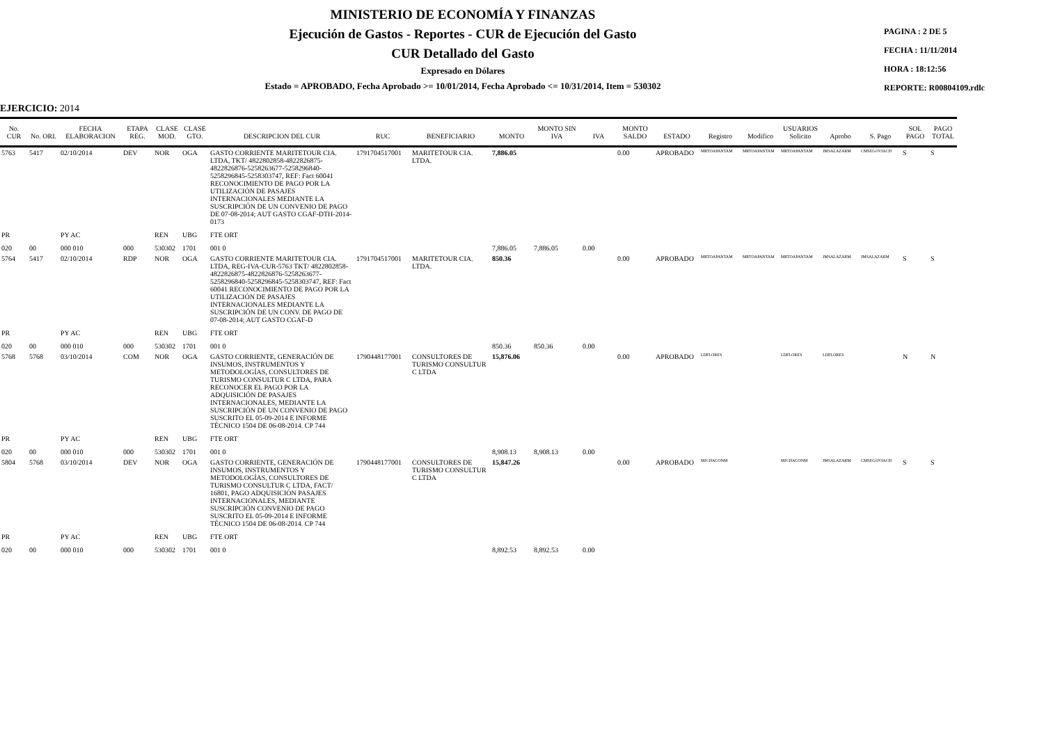MINISTERIO DE ECONOMÍA Y FINANZAS
Ejecución de Gastos - Reportes - CUR de Ejecución del Gasto
CUR Detallado del Gasto
Expresado en Dólares
Estado = APROBADO, Fecha Aprobado >= 10/01/2014, Fecha Aprobado <= 10/31/2014, Item = 530302
PAGINA : 2 DE 5
FECHA : 11/11/2014
HORA : 18:12:56
REPORTE: R00804109.rdlc
EJERCICIO: 2014
| No. CUR | No. ORI. | FECHA ELABORACION | ETAPA REG. | CLASE MOD. | CLASE GTO. | DESCRIPCION DEL CUR | RUC | BENEFICIARIO | MONTO | MONTO SIN IVA | IVA | MONTO SALDO | ESTADO | Registro | Modifico | USUARIOS Solicito | Aprobo | S. Pago | SOL PAGO | PAGO TOTAL |
| --- | --- | --- | --- | --- | --- | --- | --- | --- | --- | --- | --- | --- | --- | --- | --- | --- | --- | --- | --- | --- |
| 5763 | 5417 | 02/10/2014 | DEV | NOR | OGA | GASTO CORRIENTE MARITETOUR CIA. LTDA, TKT/ 4822802858-4822826875-4822826876-5258263677-5258296840-5258296845-5258303747, REF: Fact 60041 RECONOCIMIENTO DE PAGO POR LA UTILIZACIÓN DE PASAJES INTERNACIONALES MEDIANTE LA SUSCRIPCIÓN DE UN CONVENIO DE PAGO DE 07-08-2014; AUT GASTO CGAF-DTH-2014-0173 | 1791704517001 | MARITETOUR CIA. LTDA. | 7,886.05 | | | 0.00 | APROBADO | MRTOAPANTAM | MRTOAPANTAM | MRTOAPANTAM | JMSALAZARM | CMSEGOVIACH | S | S |
| PR | | PY AC | | REN | UBG | FTE ORT | | | | | | | | | | | | | | |
| 020 | 00 | 000 010 | 000 | 530302 | 1701 | 001 0 | | | 7,886.05 | 7,886.05 | 0.00 | | | | | | | | | |
| 5764 | 5417 | 02/10/2014 | RDP | NOR | OGA | GASTO CORRIENTE MARITETOUR CIA. LTDA, REG-IVA-CUR-5763 TKT/ 4822802858-4822826875-4822826876-5258263677-5258296840-5258296845-5258303747, REF: Fact 60041 RECONOCIMIENTO DE PAGO POR LA UTILIZACIÓN DE PASAJES INTERNACIONALES MEDIANTE LA SUSCRIPCIÓN DE UN CONV. DE PAGO DE 07-08-2014; AUT GASTO CGAF-D | 1791704517001 | MARITETOUR CIA. LTDA. | 850.36 | | | 0.00 | APROBADO | MRTOAPANTAM | MRTOAPANTAM | MRTOAPANTAM | JMSALAZARM | JMSALAZARM | S | S |
| PR | | PY AC | | REN | UBG | FTE ORT | | | | | | | | | | | | | | |
| 020 | 00 | 000 010 | 000 | 530302 | 1701 | 001 0 | | | 850.36 | 850.36 | 0.00 | | | | | | | | | |
| 5768 | 5768 | 03/10/2014 | COM | NOR | OGA | GASTO CORRIENTE, GENERACIÓN DE INSUMOS, INSTRUMENTOS Y METODOLOGÍAS, CONSULTORES DE TURISMO CONSULTUR C LTDA, PARA RECONOCER EL PAGO POR LA ADQUISICIÓN DE PASAJES INTERNACIONALES, MEDIANTE LA SUSCRIPCIÓN DE UN CONVENIO DE PAGO SUSCRITO EL 05-09-2014 E INFORME TÉCNICO 1504 DE 06-08-2014. CP 744 | 1790448177001 | CONSULTORES DE TURISMO CONSULTUR C LTDA | 15,876.06 | | | 0.00 | APROBADO | LDFLORES | | LDFLORES | LDFLORES | | N | N |
| PR | | PY AC | | REN | UBG | FTE ORT | | | | | | | | | | | | | | |
| 020 | 00 | 000 010 | 000 | 530302 | 1701 | 001 0 | | | 8,908.13 | 8,908.13 | 0.00 | | | | | | | | | |
| 5804 | 5768 | 03/10/2014 | DEV | NOR | OGA | GASTO CORRIENTE, GENERACIÓN DE INSUMOS, INSTRUMENTOS Y METODOLOGÍAS, CONSULTORES DE TURISMO CONSULTUR C LTDA, FACT/ 16801, PAGO ADQUISICIÓN PASAJES INTERNACIONALES, MEDIANTE SUSCRIPCIÓN CONVENIO DE PAGO SUSCRITO EL 05-09-2014 E INFORME TÉCNICO 1504 DE 06-08-2014. CP 744 | 1790448177001 | CONSULTORES DE TURISMO CONSULTUR C LTDA | 15,847.26 | | | 0.00 | APROBADO | MJCHACONM | | MJCHACONM | JMSALAZARM | CMSEGOVIACH | S | S |
| PR | | PY AC | | REN | UBG | FTE ORT | | | | | | | | | | | | | | |
| 020 | 00 | 000 010 | 000 | 530302 | 1701 | 001 0 | | | 8,892.53 | 8,892.53 | 0.00 | | | | | | | | | |